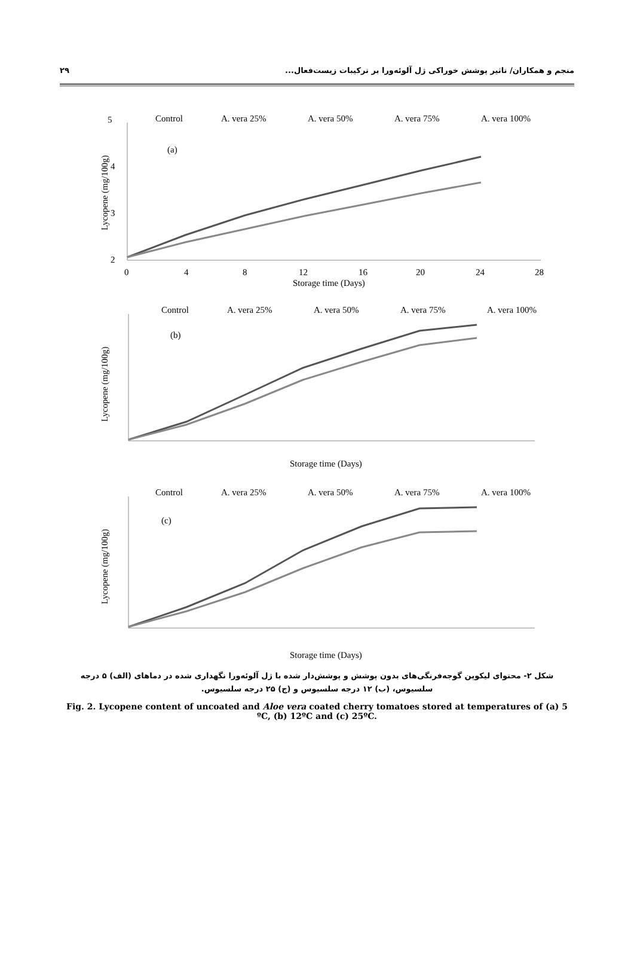منجم و همکاران/ تاثیر پوشش خوراکی ژل آلوئه‌ورا بر ترکیبات زیست‌فعال... ۲۹
Control
A. vera 25%
A. vera 50%
A. vera 75%
A. vera 100%
(a)
5
4
3
2
0
4
8
12
16
20
24
28
Storage time (Days)
Lycopene (mg/100g)
Control
A. vera 25%
A. vera 50%
A. vera 75%
A. vera 100%
(b)
Lycopene (mg/100g)
Storage time (Days)
Control
A. vera 25%
A. vera 50%
A. vera 75%
A. vera 100%
(c)
Lycopene (mg/100g)
Storage time (Days)
شکل ۲- محتوای لیکوپن گوجه‌فرنگی‌های بدون پوشش و پوشش‌دار شده با ژل آلوئه‌ورا نگهداری شده در دماهای (الف) ۵ درجه سلسیوس، (ب) ۱۲ درجه سلسیوس و (ج) ۲۵ درجه سلسیوس.
Fig. 2. Lycopene content of uncoated and Aloe vera coated cherry tomatoes stored at temperatures of (a) 5 ºC, (b) 12ºC and (c) 25ºC.